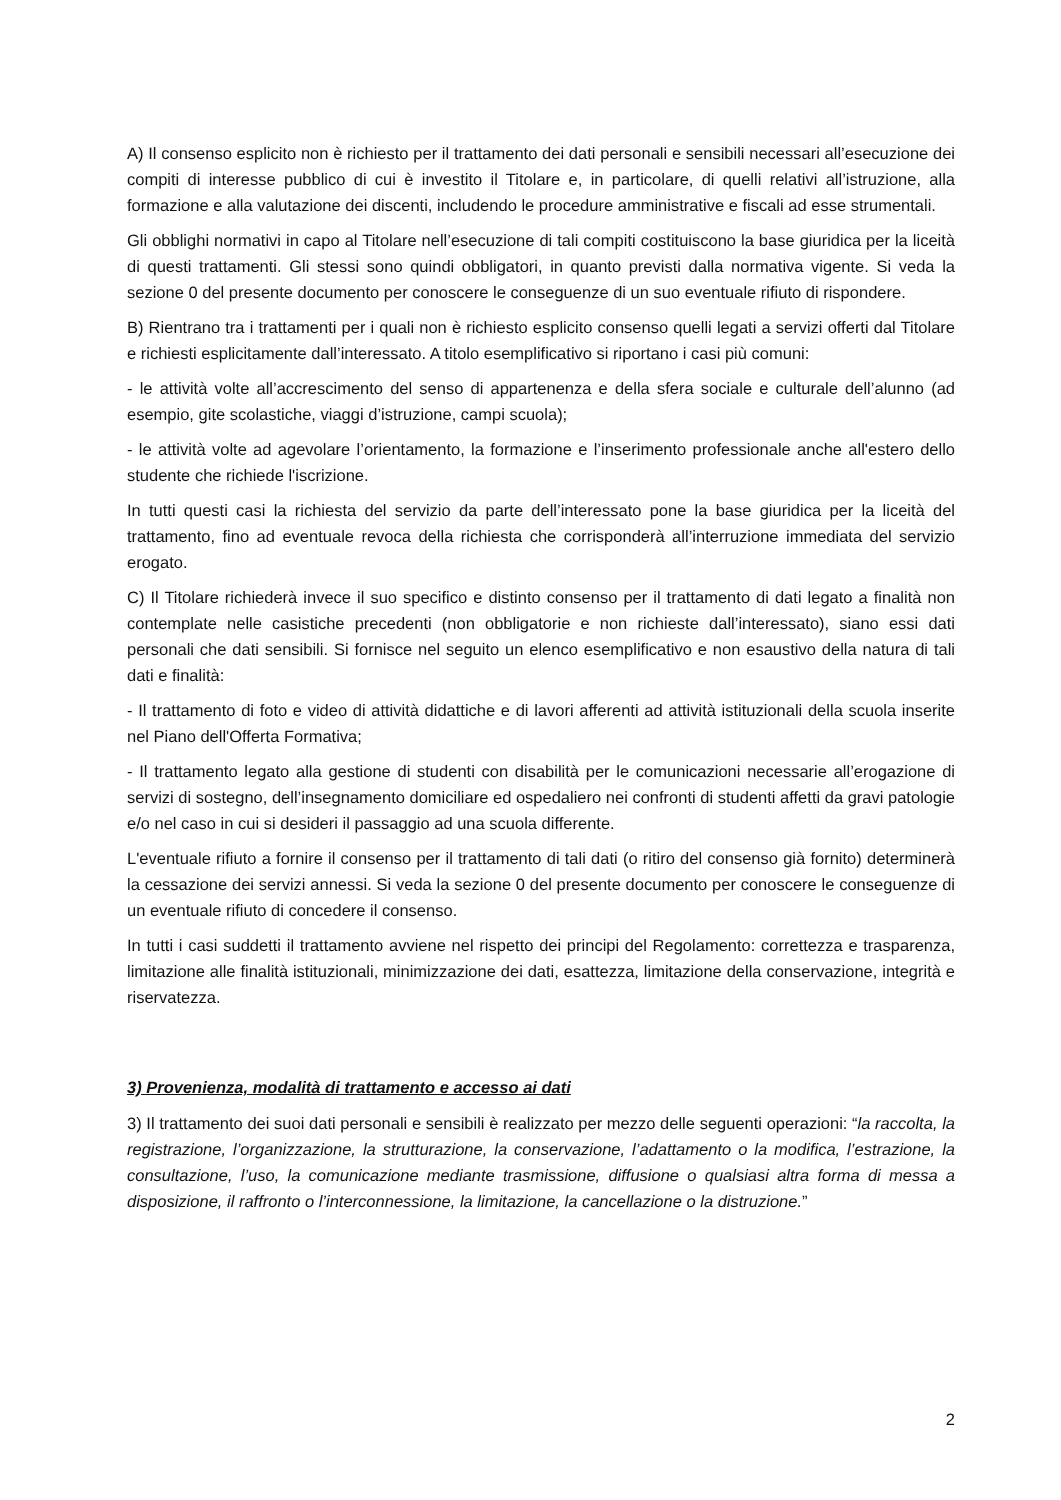A) Il consenso esplicito non è richiesto per il trattamento dei dati personali e sensibili necessari all’esecuzione dei compiti di interesse pubblico di cui è investito il Titolare e, in particolare, di quelli relativi all’istruzione, alla formazione e alla valutazione dei discenti, includendo le procedure amministrative e fiscali ad esse strumentali.
Gli obblighi normativi in capo al Titolare nell’esecuzione di tali compiti costituiscono la base giuridica per la liceità di questi trattamenti. Gli stessi sono quindi obbligatori, in quanto previsti dalla normativa vigente. Si veda la sezione 0 del presente documento per conoscere le conseguenze di un suo eventuale rifiuto di rispondere.
B) Rientrano tra i trattamenti per i quali non è richiesto esplicito consenso quelli legati a servizi offerti dal Titolare e richiesti esplicitamente dall’interessato. A titolo esemplificativo si riportano i casi più comuni:
- le attività volte all’accrescimento del senso di appartenenza e della sfera sociale e culturale dell’alunno (ad esempio, gite scolastiche, viaggi d’istruzione, campi scuola);
- le attività volte ad agevolare l’orientamento, la formazione e l’inserimento professionale anche all'estero dello studente che richiede l'iscrizione.
In tutti questi casi la richiesta del servizio da parte dell’interessato pone la base giuridica per la liceità del trattamento, fino ad eventuale revoca della richiesta che corrisponderà all’interruzione immediata del servizio erogato.
C) Il Titolare richiederà invece il suo specifico e distinto consenso per il trattamento di dati legato a finalità non contemplate nelle casistiche precedenti (non obbligatorie e non richieste dall’interessato), siano essi dati personali che dati sensibili. Si fornisce nel seguito un elenco esemplificativo e non esaustivo della natura di tali dati e finalità:
- Il trattamento di foto e video di attività didattiche e di lavori afferenti ad attività istituzionali della scuola inserite nel Piano dell'Offerta Formativa;
- Il trattamento legato alla gestione di studenti con disabilità per le comunicazioni necessarie all’erogazione di servizi di sostegno, dell’insegnamento domiciliare ed ospedaliero nei confronti di studenti affetti da gravi patologie e/o nel caso in cui si desideri il passaggio ad una scuola differente.
L'eventuale rifiuto a fornire il consenso per il trattamento di tali dati (o ritiro del consenso già fornito) determinerà la cessazione dei servizi annessi. Si veda la sezione 0 del presente documento per conoscere le conseguenze di un eventuale rifiuto di concedere il consenso.
In tutti i casi suddetti il trattamento avviene nel rispetto dei principi del Regolamento: correttezza e trasparenza, limitazione alle finalità istituzionali, minimizzazione dei dati, esattezza, limitazione della conservazione, integrità e riservatezza.
3) Provenienza, modalità di trattamento e accesso ai dati
3) Il trattamento dei suoi dati personali e sensibili è realizzato per mezzo delle seguenti operazioni: “la raccolta, la registrazione, l’organizzazione, la strutturazione, la conservazione, l’adattamento o la modifica, l’estrazione, la consultazione, l’uso, la comunicazione mediante trasmissione, diffusione o qualsiasi altra forma di messa a disposizione, il raffronto o l’interconnessione, la limitazione, la cancellazione o la distruzione.”
2